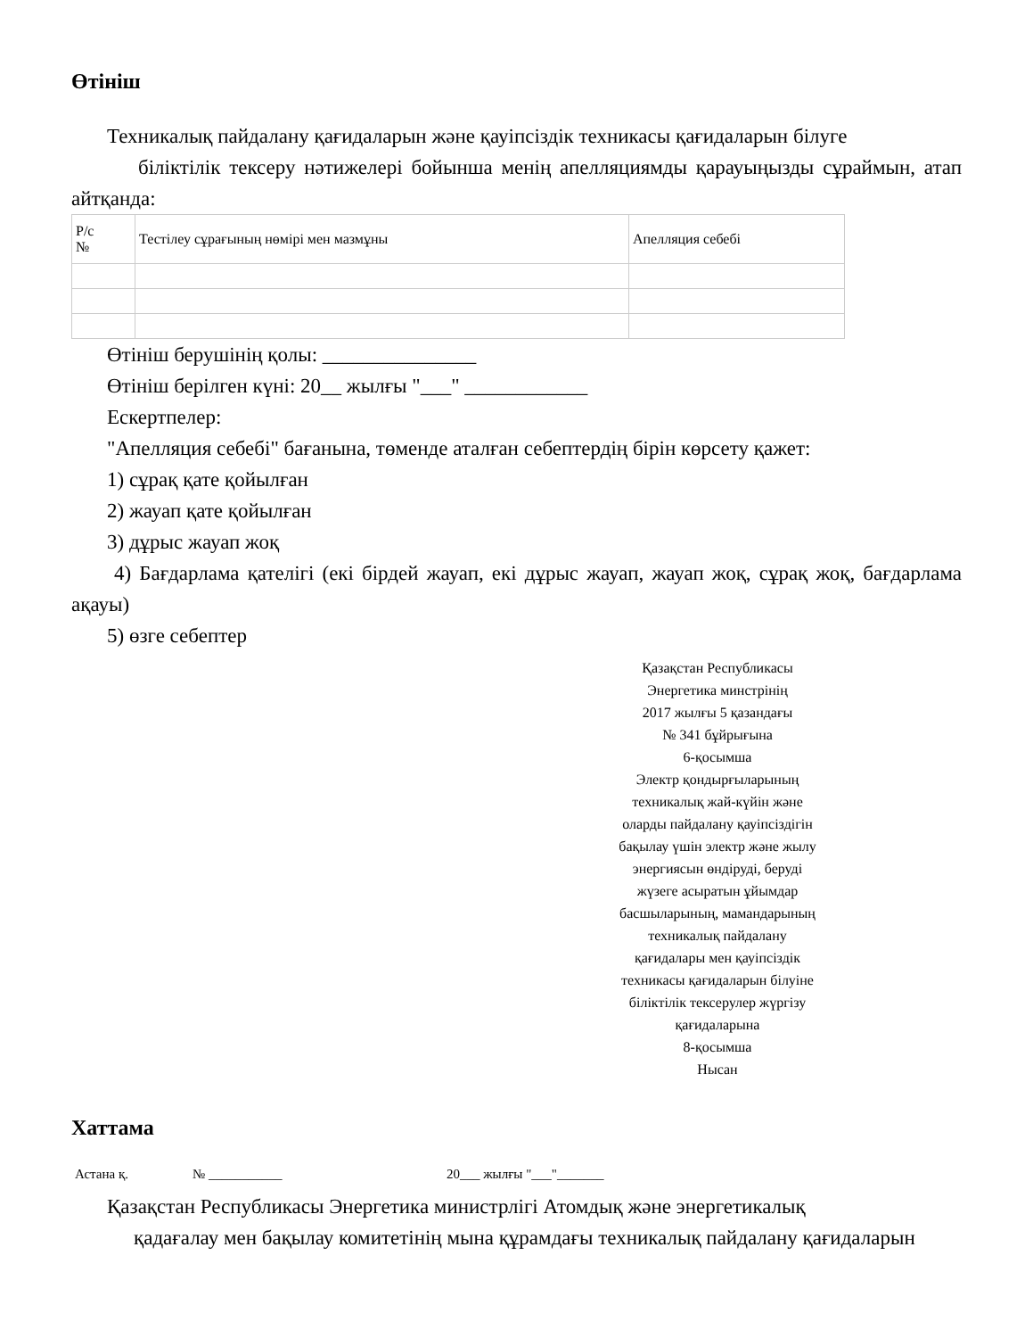Өтініш
Техникалық пайдалану қағидаларын және қауіпсіздік техникасы қағидаларын білуге
біліктілік тексеру нәтижелері бойынша менің апелляциямды қарауыңызды сұраймын, атап айтқанда:
| Р/с № | Тестілеу сұрағының нөмірі мен мазмұны | Апелляция себебі |
Өтініш берушінің қолы: _______________
Өтініш берілген күні: 20__ жылғы "___" ____________
Ескертпелер:
"Апелляция себебі" бағанына, төменде аталған себептердің бірін көрсету қажет:
1) сұрақ қате қойылған
2) жауап қате қойылған
3) дұрыс жауап жоқ
4) Бағдарлама қателігі (екі бірдей жауап, екі дұрыс жауап, жауап жоқ, сұрақ жоқ, бағдарлама ақауы)
5) өзге себептер
Қазақстан Республикасы
Энергетика минстрінің
2017 жылғы 5 қазандағы
№ 341 бұйрығына
6-қосымша
Электр қондырғыларының
техникалық жай-күйін және
оларды пайдалану қауіпсіздігін
бақылау үшін электр және жылу
энергиясын өндіруді, беруді
жүзеге асыратын ұйымдар
басшыларының, мамандарының
техникалық пайдалану
қағидалары мен қауіпсіздік
техникасы қағидаларын білуіне
біліктілік тексерулер жүргізу
қағидаларына
8-қосымша
Нысан
Хаттама
Астана қ. № ___________ 20___ жылғы "___"_______
Қазақстан Республикасы Энергетика министрлігі Атомдық және энергетикалық
қадағалау мен бақылау комитетінің мына құрамдағы техникалық пайдалану қағидаларын